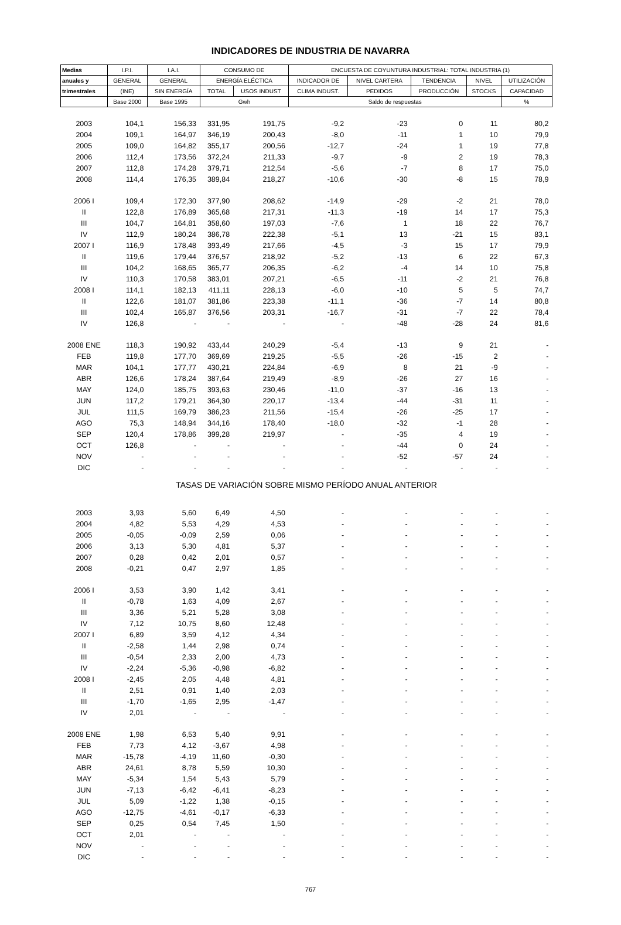INDICADORES DE INDUSTRIA DE NAVARRA
| Medias | I.P.I. | I.A.I. | CONSUMO DE | | ENCUESTA DE COYUNTURA INDUSTRIAL: TOTAL INDUSTRIA (1) | | | | |
| --- | --- | --- | --- | --- | --- | --- | --- | --- | --- |
| anuales y | GENERAL | GENERAL | ENERGÍA ELÉCTICA | | INDICADOR DE | NIVEL CARTERA | TENDENCIA | NIVEL | UTILIZACIÓN |
| trimestrales | (INE) | SIN ENERGÍA | TOTAL | USOS INDUST | CLIMA INDUST. | PEDIDOS | PRODUCCIÓN | STOCKS | CAPACIDAD |
| | Base 2000 | Base 1995 | Gwh | | Saldo de respuestas | | | | % |
| 2003 | 104,1 | 156,33 | 331,95 | 191,75 | -9,2 | -23 | 0 | 11 | 80,2 |
| 2004 | 109,1 | 164,97 | 346,19 | 200,43 | -8,0 | -11 | 1 | 10 | 79,9 |
| 2005 | 109,0 | 164,82 | 355,17 | 200,56 | -12,7 | -24 | 1 | 19 | 77,8 |
| 2006 | 112,4 | 173,56 | 372,24 | 211,33 | -9,7 | -9 | 2 | 19 | 78,3 |
| 2007 | 112,8 | 174,28 | 379,71 | 212,54 | -5,6 | -7 | 8 | 17 | 75,0 |
| 2008 | 114,4 | 176,35 | 389,84 | 218,27 | -10,6 | -30 | -8 | 15 | 78,9 |
| 2006 I | 109,4 | 172,30 | 377,90 | 208,62 | -14,9 | -29 | -2 | 21 | 78,0 |
| II | 122,8 | 176,89 | 365,68 | 217,31 | -11,3 | -19 | 14 | 17 | 75,3 |
| III | 104,7 | 164,81 | 358,60 | 197,03 | -7,6 | 1 | 18 | 22 | 76,7 |
| IV | 112,9 | 180,24 | 386,78 | 222,38 | -5,1 | 13 | -21 | 15 | 83,1 |
| 2007 I | 116,9 | 178,48 | 393,49 | 217,66 | -4,5 | -3 | 15 | 17 | 79,9 |
| II | 119,6 | 179,44 | 376,57 | 218,92 | -5,2 | -13 | 6 | 22 | 67,3 |
| III | 104,2 | 168,65 | 365,77 | 206,35 | -6,2 | -4 | 14 | 10 | 75,8 |
| IV | 110,3 | 170,58 | 383,01 | 207,21 | -6,5 | -11 | -2 | 21 | 76,8 |
| 2008 I | 114,1 | 182,13 | 411,11 | 228,13 | -6,0 | -10 | 5 | 5 | 74,7 |
| II | 122,6 | 181,07 | 381,86 | 223,38 | -11,1 | -36 | -7 | 14 | 80,8 |
| III | 102,4 | 165,87 | 376,56 | 203,31 | -16,7 | -31 | -7 | 22 | 78,4 |
| IV | 126,8 | - | - | - | - | -48 | -28 | 24 | 81,6 |
| 2008 ENE | 118,3 | 190,92 | 433,44 | 240,29 | -5,4 | -13 | 9 | 21 | - |
| FEB | 119,8 | 177,70 | 369,69 | 219,25 | -5,5 | -26 | -15 | 2 | - |
| MAR | 104,1 | 177,77 | 430,21 | 224,84 | -6,9 | 8 | 21 | -9 | - |
| ABR | 126,6 | 178,24 | 387,64 | 219,49 | -8,9 | -26 | 27 | 16 | - |
| MAY | 124,0 | 185,75 | 393,63 | 230,46 | -11,0 | -37 | -16 | 13 | - |
| JUN | 117,2 | 179,21 | 364,30 | 220,17 | -13,4 | -44 | -31 | 11 | - |
| JUL | 111,5 | 169,79 | 386,23 | 211,56 | -15,4 | -26 | -25 | 17 | - |
| AGO | 75,3 | 148,94 | 344,16 | 178,40 | -18,0 | -32 | -1 | 28 | - |
| SEP | 120,4 | 178,86 | 399,28 | 219,97 | - | -35 | 4 | 19 | - |
| OCT | 126,8 | - | - | - | - | -44 | 0 | 24 | - |
| NOV | - | - | - | - | - | -52 | -57 | 24 | - |
| DIC | - | - | - | - | - | - | - | - | - |
| TASAS DE VARIACIÓN SOBRE MISMO PERÍODO ANUAL ANTERIOR | | | | | | | | | |
| 2003 | 3,93 | 5,60 | 6,49 | 4,50 | - | - | - | - | - |
| 2004 | 4,82 | 5,53 | 4,29 | 4,53 | - | - | - | - | - |
| 2005 | -0,05 | -0,09 | 2,59 | 0,06 | - | - | - | - | - |
| 2006 | 3,13 | 5,30 | 4,81 | 5,37 | - | - | - | - | - |
| 2007 | 0,28 | 0,42 | 2,01 | 0,57 | - | - | - | - | - |
| 2008 | -0,21 | 0,47 | 2,97 | 1,85 | - | - | - | - | - |
| 2006 I | 3,53 | 3,90 | 1,42 | 3,41 | - | - | - | - | - |
| II | -0,78 | 1,63 | 4,09 | 2,67 | - | - | - | - | - |
| III | 3,36 | 5,21 | 5,28 | 3,08 | - | - | - | - | - |
| IV | 7,12 | 10,75 | 8,60 | 12,48 | - | - | - | - | - |
| 2007 I | 6,89 | 3,59 | 4,12 | 4,34 | - | - | - | - | - |
| II | -2,58 | 1,44 | 2,98 | 0,74 | - | - | - | - | - |
| III | -0,54 | 2,33 | 2,00 | 4,73 | - | - | - | - | - |
| IV | -2,24 | -5,36 | -0,98 | -6,82 | - | - | - | - | - |
| 2008 I | -2,45 | 2,05 | 4,48 | 4,81 | - | - | - | - | - |
| II | 2,51 | 0,91 | 1,40 | 2,03 | - | - | - | - | - |
| III | -1,70 | -1,65 | 2,95 | -1,47 | - | - | - | - | - |
| IV | 2,01 | - | - | - | - | - | - | - | - |
| 2008 ENE | 1,98 | 6,53 | 5,40 | 9,91 | - | - | - | - | - |
| FEB | 7,73 | 4,12 | -3,67 | 4,98 | - | - | - | - | - |
| MAR | -15,78 | -4,19 | 11,60 | -0,30 | - | - | - | - | - |
| ABR | 24,61 | 8,78 | 5,59 | 10,30 | - | - | - | - | - |
| MAY | -5,34 | 1,54 | 5,43 | 5,79 | - | - | - | - | - |
| JUN | -7,13 | -6,42 | -6,41 | -8,23 | - | - | - | - | - |
| JUL | 5,09 | -1,22 | 1,38 | -0,15 | - | - | - | - | - |
| AGO | -12,75 | -4,61 | -0,17 | -6,33 | - | - | - | - | - |
| SEP | 0,25 | 0,54 | 7,45 | 1,50 | - | - | - | - | - |
| OCT | 2,01 | - | - | - | - | - | - | - | - |
| NOV | - | - | - | - | - | - | - | - | - |
| DIC | - | - | - | - | - | - | - | - | - |
767